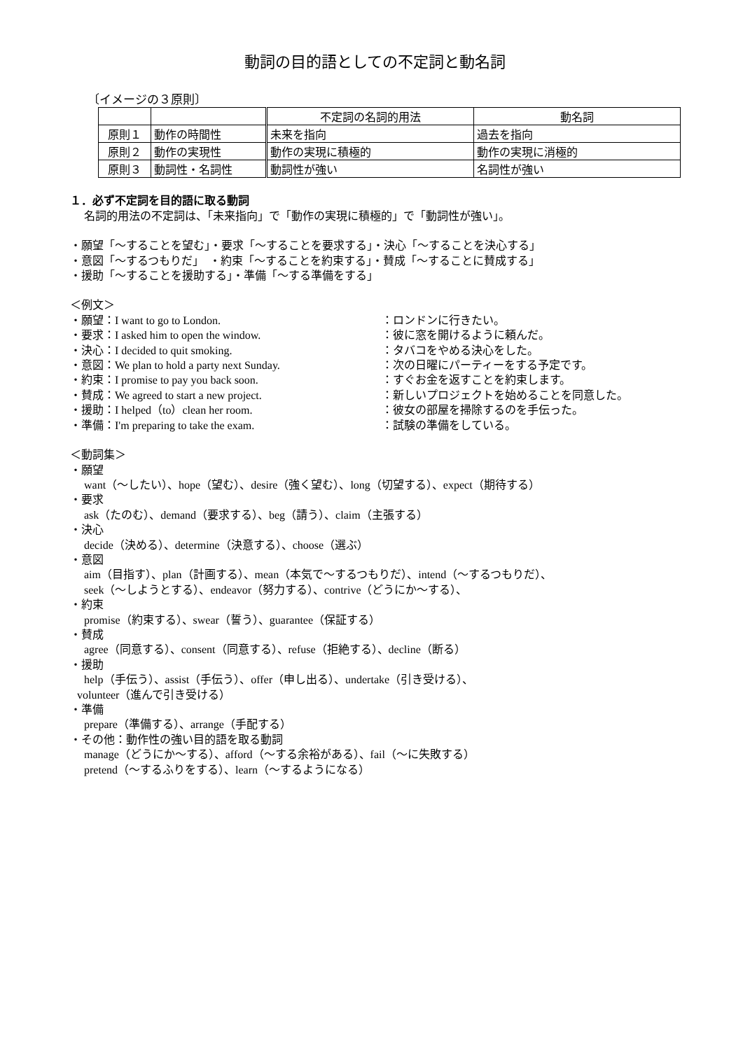動詞の目的語としての不定詞と動名詞
〔イメージの３原則〕
| | | 不定詞の名詞的用法 | 動名詞 |
| 原則１ | 動作の時間性 | 未来を指向 | 過去を指向 |
| 原則２ | 動作の実現性 | 動作の実現に積極的 | 動作の実現に消極的 |
| 原則３ | 動詞性・名詞性 | 動詞性が強い | 名詞性が強い |
１．必ず不定詞を目的語に取る動詞
名詞的用法の不定詞は、「未来指向」で「動作の実現に積極的」で「動詞性が強い」。
・願望「～することを望む」・要求「～することを要求する」・決心「～することを決心する」
・意図「～するつもりだ」　・約束「～することを約束する」・賛成「～することに賛成する」
・援助「～することを援助する」・準備「～する準備をする」
＜例文＞
・願望：I want to go to London. ：ロンドンに行きたい。
・要求：I asked him to open the window. ：彼に窓を開けるように頼んだ。
・決心：I decided to quit smoking. ：タバコをやめる決心をした。
・意図：We plan to hold a party next Sunday. ：次の日曜にパーティーをする予定です。
・約束：I promise to pay you back soon. ：すぐお金を返すことを約束します。
・賛成：We agreed to start a new project. ：新しいプロジェクトを始めることを同意した。
・援助：I helped（to）clean her room. ：彼女の部屋を掃除するのを手伝った。
・準備：I'm preparing to take the exam. ：試験の準備をしている。
＜動詞集＞
・願望
want（～したい）、hope（望む）、desire（強く望む）、long（切望する）、expect（期待する）
・要求
ask（たのむ）、demand（要求する）、beg（請う）、claim（主張する）
・決心
decide（決める）、determine（決意する）、choose（選ぶ）
・意図
aim（目指す）、plan（計画する）、mean（本気で～するつもりだ）、intend（～するつもりだ）、
seek（～しようとする）、endeavor（努力する）、contrive（どうにか～する）、
・約束
promise（約束する）、swear（誓う）、guarantee（保証する）
・賛成
agree（同意する）、consent（同意する）、refuse（拒絶する）、decline（断る）
・援助
help（手伝う）、assist（手伝う）、offer（申し出る）、undertake（引き受ける）、
volunteer（進んで引き受ける）
・準備
prepare（準備する）、arrange（手配する）
・その他：動作性の強い目的語を取る動詞
manage（どうにか～する）、afford（～する余裕がある）、fail（～に失敗する）
pretend（～するふりをする）、learn（～するようになる）